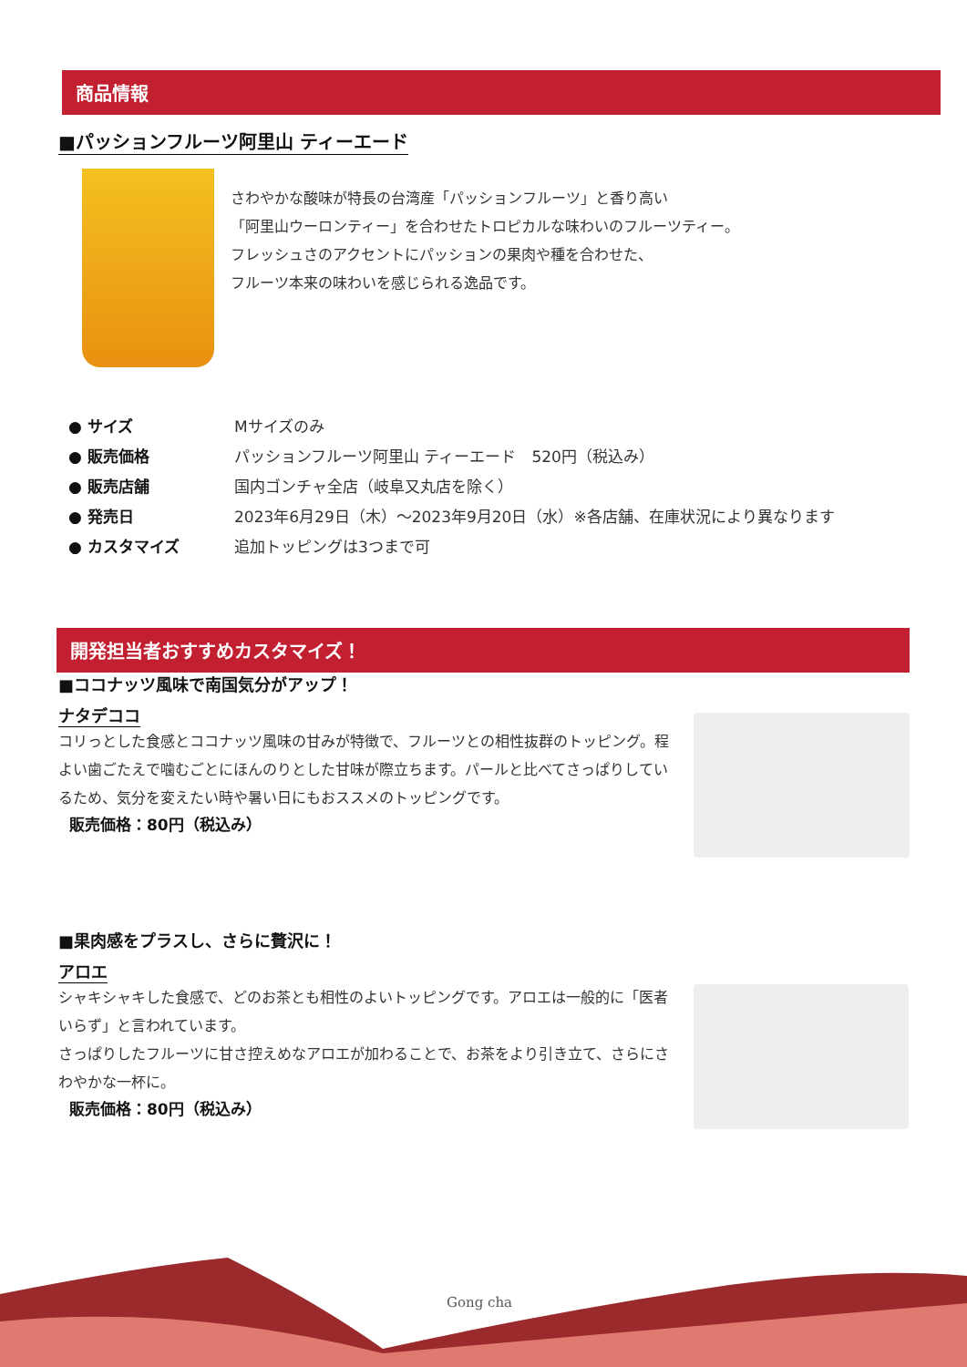商品情報
■パッションフルーツ阿里山 ティーエード
さわやかな酸味が特長の台湾産「パッションフルーツ」と香り高い
「阿里山ウーロンティー」を合わせたトロピカルな味わいのフルーツティー。
フレッシュさのアクセントにパッションの果肉や種を合わせた、
フルーツ本来の味わいを感じられる逸品です。
| ● サイズ | Mサイズのみ |
| ● 販売価格 | パッションフルーツ阿里山 ティーエード 520円（税込み） |
| ● 販売店舗 | 国内ゴンチャ全店（岐阜又丸店を除く） |
| ● 発売日 | 2023年6月29日（木）～2023年9月20日（水）※各店舗、在庫状況により異なります |
| ● カスタマイズ | 追加トッピングは3つまで可 |
開発担当者おすすめカスタマイズ！
■ココナッツ風味で南国気分がアップ！
ナタデココ
コリっとした食感とココナッツ風味の甘みが特徴で、フルーツとの相性抜群のトッピング。程よい歯ごたえで噛むごとにほんのりとした甘味が際立ちます。パールと比べてさっぱりしているため、気分を変えたい時や暑い日にもおススメのトッピングです。
販売価格：80円（税込み）
■果肉感をプラスし、さらに贅沢に！
アロエ
シャキシャキした食感で、どのお茶とも相性のよいトッピングです。アロエは一般的に「医者いらず」と言われています。
さっぱりしたフルーツに甘さ控えめなアロエが加わることで、お茶をより引き立て、さらにさわやかな一杯に。
販売価格：80円（税込み）
Gong cha